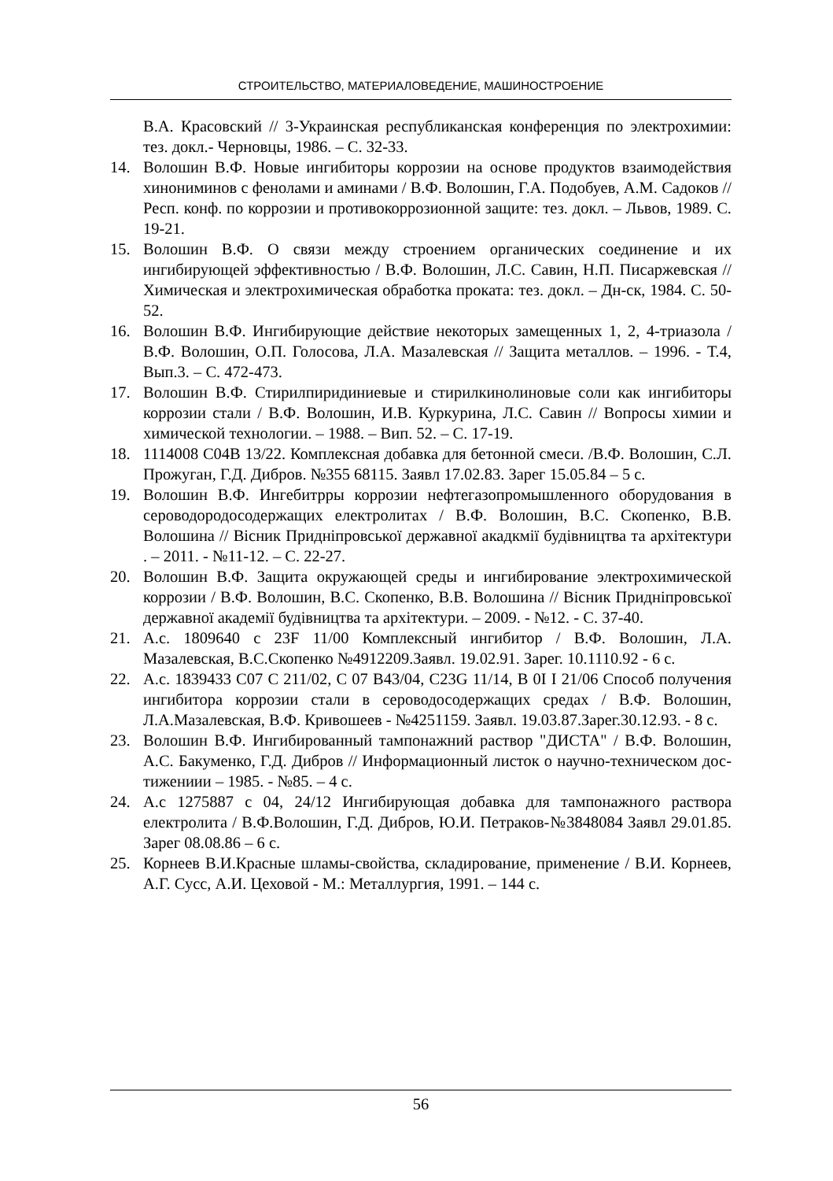СТРОИТЕЛЬСТВО, МАТЕРИАЛОВЕДЕНИЕ, МАШИНОСТРОЕНИЕ
В.А. Красовский // 3-Украинская республиканская конференция по электрохимии: тез. докл.- Черновцы, 1986. – С. 32-33.
14. Волошин В.Ф. Новые ингибиторы коррозии на основе продуктов взаимодействия хинониминов с фенолами и аминами / В.Ф. Волошин, Г.А. Подобуев, А.М. Садоков // Респ. конф. по коррозии и противокоррозионной защите: тез. докл. – Львов, 1989. С. 19-21.
15. Волошин В.Ф. О связи между строением органических соединение и их ингибирующей эффективностью / В.Ф. Волошин, Л.С. Савин, Н.П. Писаржевская // Химическая и электрохимическая обработка проката: тез. докл. – Дн-ск, 1984. С. 50-52.
16. Волошин В.Ф. Ингибирующие действие некоторых замещенных 1, 2, 4-триазола / В.Ф. Волошин, О.П. Голосова, Л.А. Мазалевская // Защита металлов. – 1996. - Т.4, Вып.3. – С. 472-473.
17. Волошин В.Ф. Стирилпиридиниевые и стирилкинолиновые соли как ингибиторы коррозии стали / В.Ф. Волошин, И.В. Куркурина, Л.С. Савин // Вопросы химии и химической технологии. – 1988. – Вип. 52. – С. 17-19.
18. 1114008 С04В 13/22. Комплексная добавка для бетонной смеси. /В.Ф. Волошин, С.Л. Прожуган, Г.Д. Дибров. №355 68115. Заявл 17.02.83. Зарег 15.05.84 – 5 с.
19. Волошин В.Ф. Ингебитрры коррозии нефтегазопромышленного оборудования в сероводородосодержащих електролитах / В.Ф. Волошин, В.С. Скопенко, В.В. Волошина // Вісник Придніпровської державної акадкмії будівництва та архітектури . – 2011. - №11-12. – С. 22-27.
20. Волошин В.Ф. Защита окружающей среды и ингибирование электрохимической коррозии / В.Ф. Волошин, В.С. Скопенко, В.В. Волошина // Вісник Придніпровської державної академії будівництва та архітектури. – 2009. - №12. - С. 37-40.
21. А.с. 1809640 с 23F 11/00 Комплексный ингибитор / В.Ф. Волошин, Л.А. Мазалевская, В.С.Скопенко №4912209.Заявл. 19.02.91. Зарег. 10.1110.92 - 6 с.
22. А.с. 1839433 С07 С 211/02, С 07 В43/04, С23G 11/14, В 0I I 21/06 Способ получения ингибитора коррозии стали в сероводосодержащих средах / В.Ф. Волошин, Л.А.Мазалевская, В.Ф. Кривошеев - №4251159. Заявл. 19.03.87.Зарег.30.12.93. - 8 с.
23. Волошин В.Ф. Ингибированный тампонажний раствор "ДИСТА" / В.Ф. Волошин, А.С. Бакуменко, Г.Д. Дибров // Информационный листок о научно-техническом дос- тижениии – 1985. - №85. – 4 с.
24. А.с 1275887 с 04, 24/12 Ингибирующая добавка для тампонажного раствора електролита / В.Ф.Волошин, Г.Д. Дибров, Ю.И. Петраков-№3848084 Заявл 29.01.85. Зарег 08.08.86 – 6 с.
25. Корнеев В.И.Красные шламы-свойства, складирование, применение / В.И. Корнеев, А.Г. Сусс, А.И. Цеховой - М.: Металлургия, 1991. – 144 с.
56